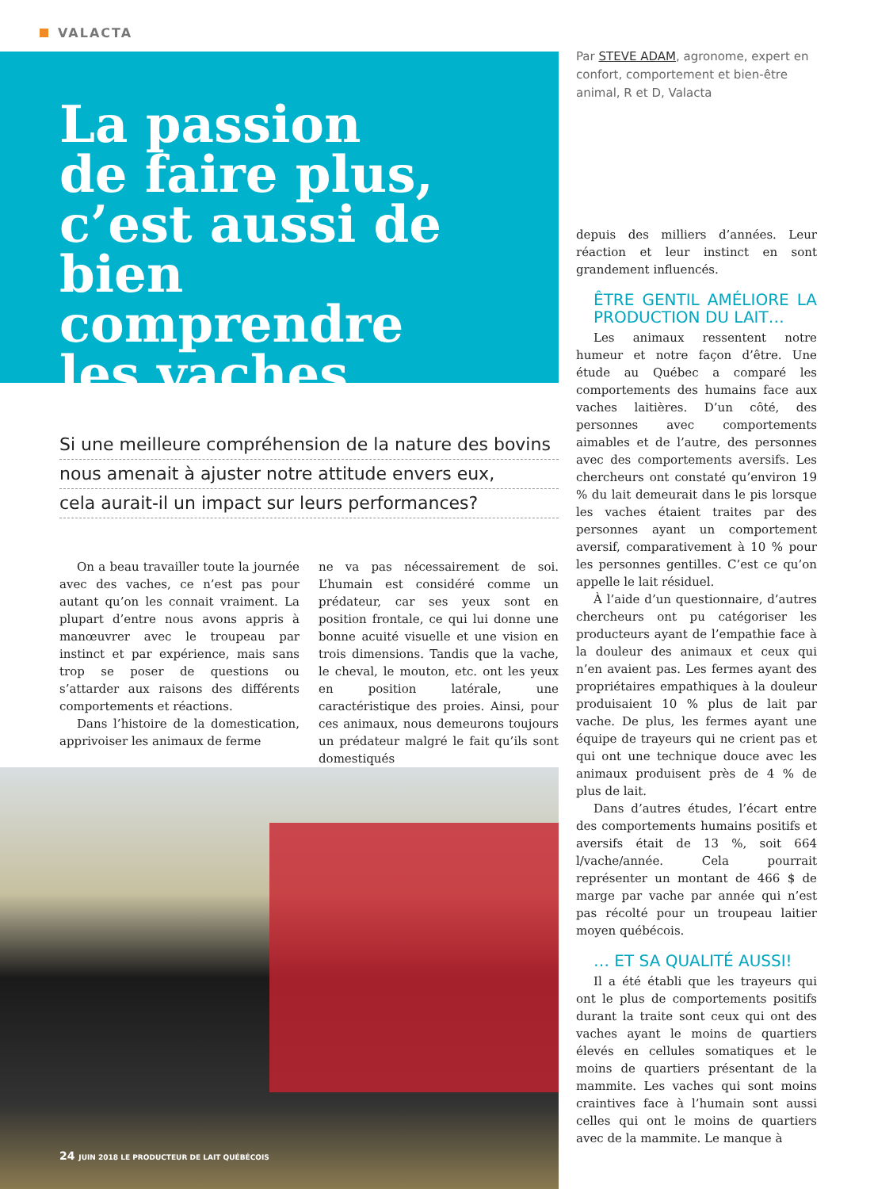VALACTA
La passion
de faire plus,
c’est aussi de bien
comprendre
les vaches
Si une meilleure compréhension de la nature des bovins
nous amenait à ajuster notre attitude envers eux,
cela aurait-il un impact sur leurs performances?
On a beau travailler toute la journée avec des vaches, ce n’est pas pour autant qu’on les connait vraiment. La plupart d’entre nous avons appris à manœuvrer avec le troupeau par instinct et par expérience, mais sans trop se poser de questions ou s’attarder aux raisons des différents comportements et réactions.
Dans l’histoire de la domestication, apprivoiser les animaux de ferme
ne va pas nécessairement de soi. L’humain est considéré comme un prédateur, car ses yeux sont en position frontale, ce qui lui donne une bonne acuité visuelle et une vision en trois dimensions. Tandis que la vache, le cheval, le mouton, etc. ont les yeux en position latérale, une caractéristique des proies. Ainsi, pour ces animaux, nous demeurons toujours un prédateur malgré le fait qu’ils sont domestiqués
24 JUIN 2018 LE PRODUCTEUR DE LAIT QUÉBÉCOIS
Par STEVE ADAM, agronome, expert en confort, comportement et bien-être animal, R et D, Valacta
depuis des milliers d’années. Leur réaction et leur instinct en sont grandement influencés.
ÊTRE GENTIL AMÉLIORE LA PRODUCTION DU LAIT…
Les animaux ressentent notre humeur et notre façon d’être. Une étude au Québec a comparé les comportements des humains face aux vaches laitières. D’un côté, des personnes avec comportements aimables et de l’autre, des personnes avec des comportements aversifs. Les chercheurs ont constaté qu’environ 19 % du lait demeurait dans le pis lorsque les vaches étaient traites par des personnes ayant un comportement aversif, comparativement à 10 % pour les personnes gentilles. C’est ce qu’on appelle le lait résiduel.
À l’aide d’un questionnaire, d’autres chercheurs ont pu catégoriser les producteurs ayant de l’empathie face à la douleur des animaux et ceux qui n’en avaient pas. Les fermes ayant des propriétaires empathiques à la douleur produisaient 10 % plus de lait par vache. De plus, les fermes ayant une équipe de trayeurs qui ne crient pas et qui ont une technique douce avec les animaux produisent près de 4 % de plus de lait.
Dans d’autres études, l’écart entre des comportements humains positifs et aversifs était de 13 %, soit 664 l/vache/année. Cela pourrait représenter un montant de 466 $ de marge par vache par année qui n’est pas récolté pour un troupeau laitier moyen québécois.
… ET SA QUALITÉ AUSSI!
Il a été établi que les trayeurs qui ont le plus de comportements positifs durant la traite sont ceux qui ont des vaches ayant le moins de quartiers élevés en cellules somatiques et le moins de quartiers présentant de la mammite. Les vaches qui sont moins craintives face à l’humain sont aussi celles qui ont le moins de quartiers avec de la mammite. Le manque à